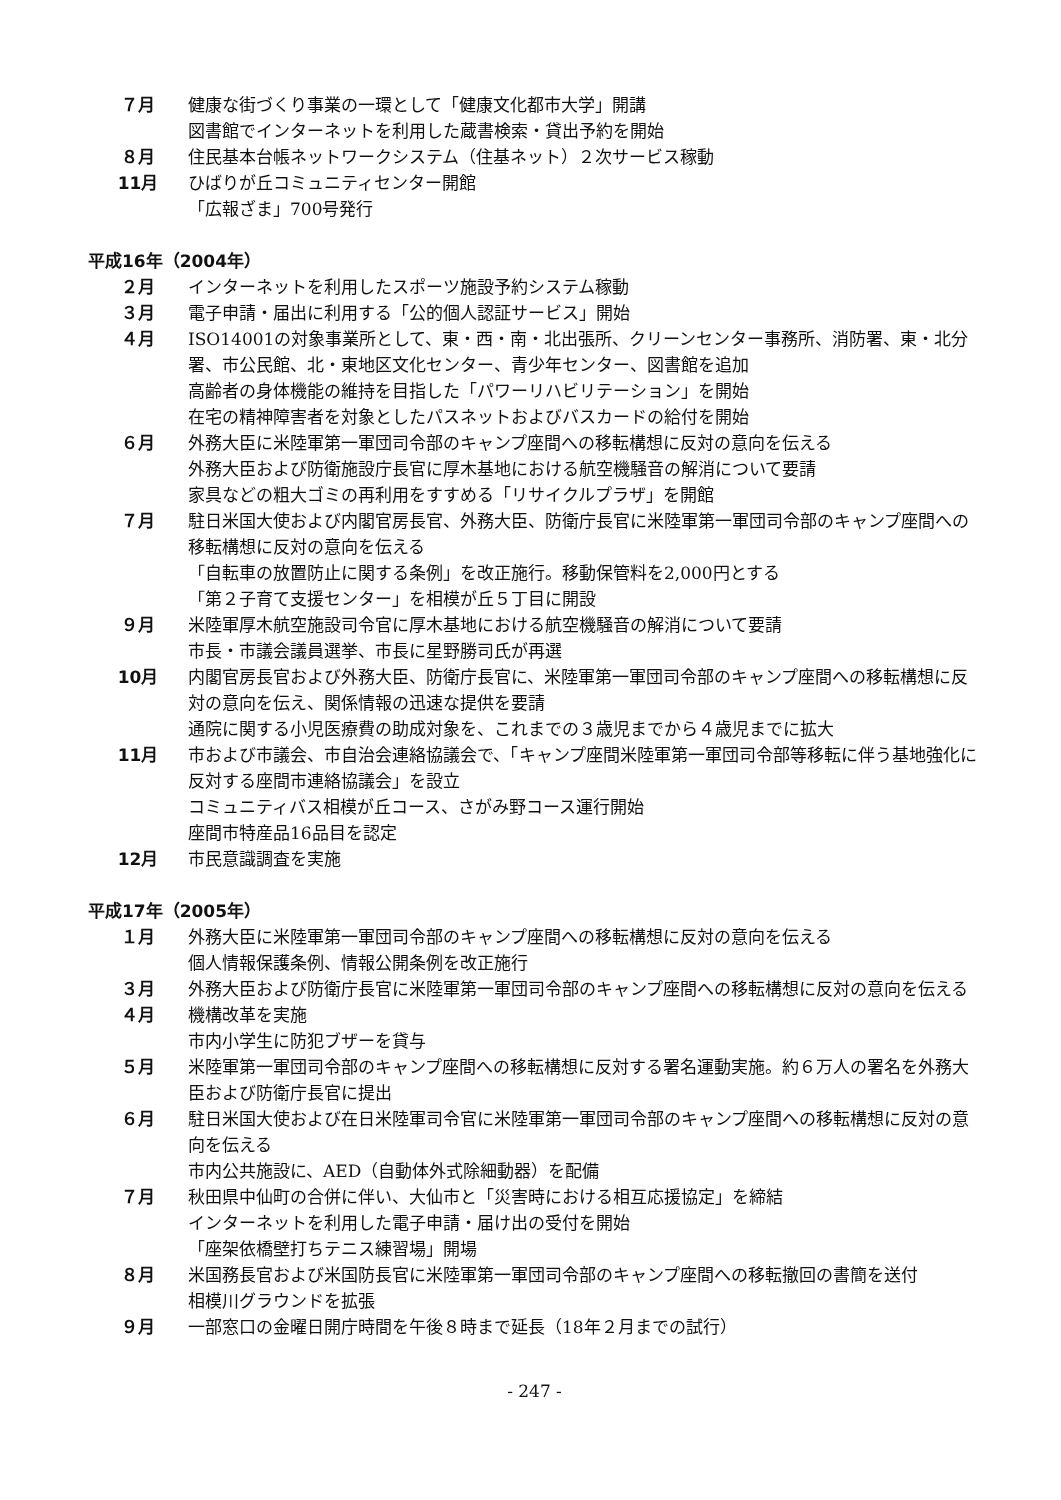７月 健康な街づくり事業の一環として「健康文化都市大学」開講
図書館でインターネットを利用した蔵書検索・貸出予約を開始
８月 住民基本台帳ネットワークシステム（住基ネット）２次サービス稼動
11月 ひばりが丘コミュニティセンター開館
「広報ざま」700号発行
平成16年（2004年）
２月 インターネットを利用したスポーツ施設予約システム稼動
３月 電子申請・届出に利用する「公的個人認証サービス」開始
４月 ISO14001の対象事業所として、東・西・南・北出張所、クリーンセンター事務所、消防署、東・北分署、市公民館、北・東地区文化センター、青少年センター、図書館を追加
高齢者の身体機能の維持を目指した「パワーリハビリテーション」を開始
在宅の精神障害者を対象としたパスネットおよびバスカードの給付を開始
６月 外務大臣に米陸軍第一軍団司令部のキャンプ座間への移転構想に反対の意向を伝える
外務大臣および防衛施設庁長官に厚木基地における航空機騒音の解消について要請
家具などの粗大ゴミの再利用をすすめる「リサイクルプラザ」を開館
７月 駐日米国大使および内閣官房長官、外務大臣、防衛庁長官に米陸軍第一軍団司令部のキャンプ座間への移転構想に反対の意向を伝える
「自転車の放置防止に関する条例」を改正施行。移動保管料を2,000円とする
「第２子育て支援センター」を相模が丘５丁目に開設
９月 米陸軍厚木航空施設司令官に厚木基地における航空機騒音の解消について要請
市長・市議会議員選挙、市長に星野勝司氏が再選
10月 内閣官房長官および外務大臣、防衛庁長官に、米陸軍第一軍団司令部のキャンプ座間への移転構想に反対の意向を伝え、関係情報の迅速な提供を要請
通院に関する小児医療費の助成対象を、これまでの３歳児までから４歳児までに拡大
11月 市および市議会、市自治会連絡協議会で、「キャンプ座間米陸軍第一軍団司令部等移転に伴う基地強化に反対する座間市連絡協議会」を設立
コミュニティバス相模が丘コース、さがみ野コース運行開始
座間市特産品16品目を認定
12月 市民意識調査を実施
平成17年（2005年）
１月 外務大臣に米陸軍第一軍団司令部のキャンプ座間への移転構想に反対の意向を伝える
個人情報保護条例、情報公開条例を改正施行
３月 外務大臣および防衛庁長官に米陸軍第一軍団司令部のキャンプ座間への移転構想に反対の意向を伝える
４月 機構改革を実施
市内小学生に防犯ブザーを貸与
５月 米陸軍第一軍団司令部のキャンプ座間への移転構想に反対する署名運動実施。約６万人の署名を外務大臣および防衛庁長官に提出
６月 駐日米国大使および在日米陸軍司令官に米陸軍第一軍団司令部のキャンプ座間への移転構想に反対の意向を伝える
市内公共施設に、AED（自動体外式除細動器）を配備
７月 秋田県中仙町の合併に伴い、大仙市と「災害時における相互応援協定」を締結
インターネットを利用した電子申請・届け出の受付を開始
「座架依橋壁打ちテニス練習場」開場
８月 米国務長官および米国防長官に米陸軍第一軍団司令部のキャンプ座間への移転撤回の書簡を送付
相模川グラウンドを拡張
９月 一部窓口の金曜日開庁時間を午後８時まで延長（18年２月までの試行）
- 247 -